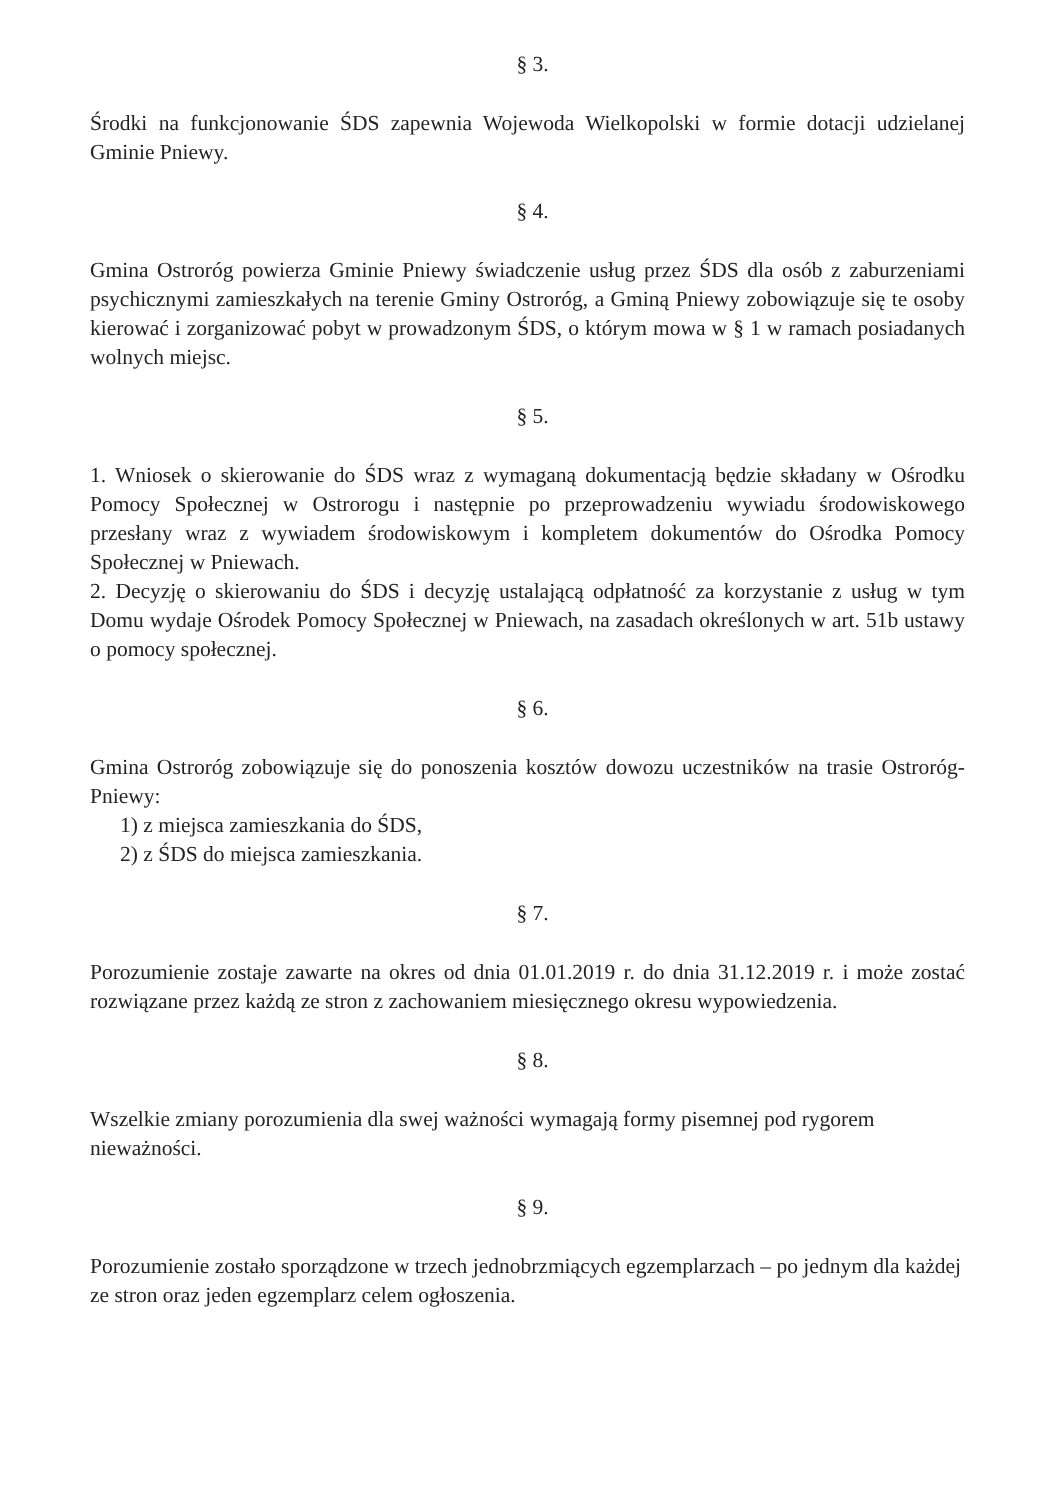§ 3.
Środki na funkcjonowanie ŚDS zapewnia Wojewoda Wielkopolski w formie dotacji udzielanej Gminie Pniewy.
§ 4.
Gmina Ostroróg powierza Gminie Pniewy świadczenie usług przez ŚDS dla osób z zaburzeniami psychicznymi zamieszkałych na terenie Gminy Ostroróg, a Gminą Pniewy zobowiązuje się te osoby kierować i zorganizować pobyt w prowadzonym ŚDS, o którym mowa w § 1 w ramach posiadanych wolnych miejsc.
§ 5.
1. Wniosek o skierowanie do ŚDS wraz z wymaganą dokumentacją będzie składany w Ośrodku Pomocy Społecznej w Ostrorogu i następnie po przeprowadzeniu wywiadu środowiskowego przesłany wraz z wywiadem środowiskowym i kompletem dokumentów do Ośrodka Pomocy Społecznej w Pniewach.
2. Decyzję o skierowaniu do ŚDS i decyzję ustalającą odpłatność za korzystanie z usług w tym Domu wydaje Ośrodek Pomocy Społecznej w Pniewach, na zasadach określonych w art. 51b ustawy o pomocy społecznej.
§ 6.
Gmina Ostroróg zobowiązuje się do ponoszenia kosztów dowozu uczestników na trasie Ostroróg- Pniewy:
1) z miejsca zamieszkania do ŚDS,
2) z ŚDS do miejsca zamieszkania.
§ 7.
Porozumienie zostaje zawarte na okres od dnia 01.01.2019 r. do dnia 31.12.2019 r. i może zostać rozwiązane przez każdą ze stron z zachowaniem miesięcznego okresu wypowiedzenia.
§ 8.
Wszelkie zmiany porozumienia dla swej ważności wymagają formy pisemnej pod rygorem nieważności.
§ 9.
Porozumienie zostało sporządzone w trzech jednobrzmiących egzemplarzach – po jednym dla każdej ze stron oraz jeden egzemplarz celem ogłoszenia.